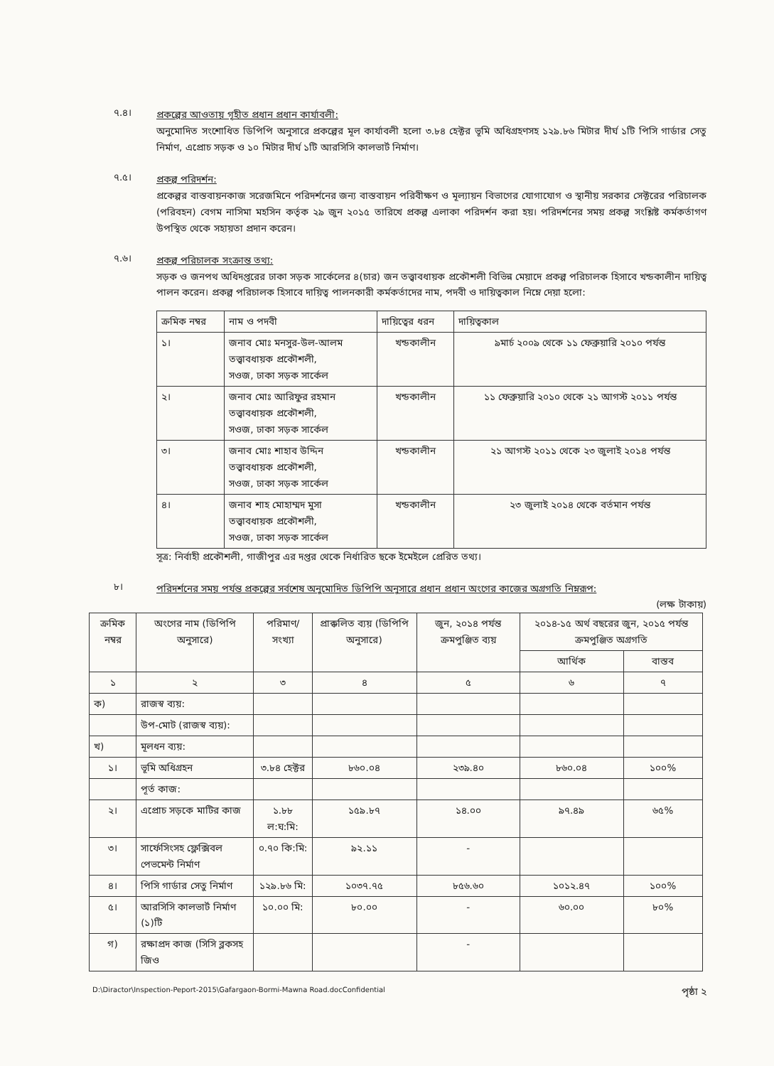৭.৪।
প্রকল্পের আওতায় গৃহীত প্রধান প্রধান কার্যাবলী:
অনুমোদিত সংশোধিত ডিপিপি অনুসারে প্রকল্পের মূল কার্যাবলী হলো ৩.৮৪ হেক্টর ভূমি অধিগ্রহণসহ ১২৯.৮৬ মিটার দীর্ঘ ১টি পিসি গার্ডার সেতু নির্মাণ, এপ্রোচ সড়ক ও ১০ মিটার দীর্ঘ ১টি আরসিসি কালভার্ট নির্মাণ।
৭.৫।
প্রকল্প পরিদর্শন:
প্রকেল্পর বাস্তবায়নকাজ সরেজমিনে পরিদর্শনের জন্য বাস্তবায়ন পরিবীক্ষণ ও মূল্যায়ন বিভাগের যোগাযোগ ও স্থানীয় সরকার সেক্টরের পরিচালক (পরিবহন) বেগম নাসিমা মহসিন কর্তৃক ২৯ জুন ২০১৫ তারিখে প্রকল্প এলাকা পরিদর্শন করা হয়। পরিদর্শনের সময় প্রকল্প সংশ্লিষ্ট কর্মকর্তাগণ উপস্থিত থেকে সহায়তা প্রদান করেন।
৭.৬।
প্রকল্প পরিচালক সংক্রান্ত তথ্য:
সড়ক ও জনপথ অধিদপ্তরের ঢাকা সড়ক সার্কেলের ৪(চার) জন তত্ত্বাবধায়ক প্রকৌশলী বিভিন্ন মেয়াদে প্রকল্প পরিচালক হিসাবে খন্ডকালীন দায়িত্ব পালন করেন। প্রকল্প পরিচালক হিসাবে দায়িত্ব পালনকারী কর্মকর্তাদের নাম, পদবী ও দায়িত্বকাল নিম্নে দেয়া হলো:
| ক্রমিক নম্বর | নাম ও পদবী | দায়িত্বের ধরন | দায়িত্বকাল |
| --- | --- | --- | --- |
| ১। | জনাব মোঃ মনসুর-উল-আলম তত্ত্বাবধায়ক প্রকৌশলী, সওজ, ঢাকা সড়ক সার্কেল | খন্ডকালীন | ৯মার্চ ২০০৯ থেকে ১১ ফেব্রুয়ারি ২০১০ পর্যন্ত |
| ২। | জনাব মোঃ আরিফুর রহমান তত্ত্বাবধায়ক প্রকৌশলী, সওজ, ঢাকা সড়ক সার্কেল | খন্ডকালীন | ১১ ফেব্রুয়ারি ২০১০ থেকে ২১ আগস্ট ২০১১ পর্যন্ত |
| ৩। | জনাব মোঃ শাহাব উদ্দিন তত্ত্বাবধায়ক প্রকৌশলী, সওজ, ঢাকা সড়ক সার্কেল | খন্ডকালীন | ২১ আগস্ট ২০১১ থেকে ২৩ জুলাই ২০১৪ পর্যন্ত |
| ৪। | জনাব শাহ মোহাম্মদ মুসা তত্ত্বাবধায়ক প্রকৌশলী, সওজ, ঢাকা সড়ক সার্কেল | খন্ডকালীন | ২৩ জুলাই ২০১৪ থেকে বর্তমান পর্যন্ত |
সূত্র: নির্বাহী প্রকৌশলী, গাজীপুর এর দপ্তর থেকে নির্ধারিত ছকে ইমেইলে প্রেরিত তথ্য।
৮।
পরিদর্শনের সময় পর্যন্ত প্রকল্পের সর্বশেষ অনুমোদিত ডিপিপি অনুসারে প্রধান প্রধান অংগের কাজের অগ্রগতি নিম্নরূপ:
(লক্ষ টাকায়)
| ক্রমিক নম্বর | অংগের নাম (ডিপিপি অনুসারে) | পরিমাণ/ সংখ্যা | প্রাক্কলিত ব্যয় (ডিপিপি অনুসারে) | জুন, ২০১৪ পর্যন্ত ক্রমপুঞ্জিত ব্যয় | ২০১৪-১৫ অর্থ বছরের জুন, ২০১৫ পর্যন্ত ক্রমপুঞ্জিত অগ্রগতি | |
| --- | --- | --- | --- | --- | --- | --- |
| | | | | | আর্থিক | বাস্তব |
| ১ | ২ | ৩ | ৪ | ৫ | ৬ | ৭ |
| ক) | রাজস্ব ব্যয়: | | | | | |
| | উপ-মোট (রাজস্ব ব্যয়): | | | | | |
| খ) | মূলধন ব্যয়: | | | | | |
| ১। | ভূমি অধিগ্রহন | ৩.৮৪ হেক্টর | ৮৬০.০৪ | ২৩৯.৪০ | ৮৬০.০৪ | ১০০% |
| | পূর্ত কাজ: | | | | | |
| ২। | এপ্রোচ সড়কে মাটির কাজ | ১.৮৮ ল:ঘ:মি: | ১৫৯.৮৭ | ১৪.০০ | ৯৭.৪৯ | ৬৫% |
| ৩। | সার্ফেসিংসহ ফ্লেক্সিবল পেভমেন্ট নির্মাণ | ০.৭০ কি:মি: | ৯২.১১ | - | | |
| ৪। | পিসি গার্ডার সেতু নির্মাণ | ১২৯.৮৬ মি: | ১০৩৭.৭৫ | ৮৫৬.৬০ | ১০১২.৪৭ | ১০০% |
| ৫। | আরসিসি কালভার্ট নির্মাণ (১)টি | ১০.০০ মি: | ৮০.০০ | - | ৬০.০০ | ৮০% |
| গ) | রক্ষাপ্রদ কাজ (সিসি ব্লকসহ জিও | | | - | | |
D:\Diractor\Inspection-Peport-2015\Gafargaon-Bormi-Mawna Road.docConfidential পৃষ্ঠা ২